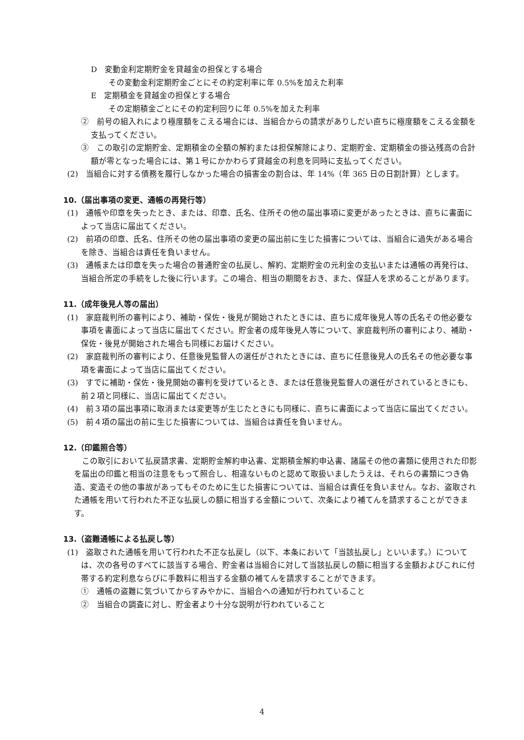D　変動金利定期貯金を貸越金の担保とする場合
その変動金利定期貯金ごとにその約定利率に年 0.5%を加えた利率
E　定期積金を貸越金の担保とする場合
その定期積金ごとにその約定利回りに年 0.5%を加えた利率
②　前号の組入れにより極度額をこえる場合には、当組合からの請求がありしだい直ちに極度額をこえる金額を支払ってください。
③　この取引の定期貯金、定期積金の全額の解約または担保解除により、定期貯金、定期積金の掛込残高の合計額が零となった場合には、第１号にかかわらず貸越金の利息を同時に支払ってください。
(2)　当組合に対する債務を履行しなかった場合の損害金の割合は、年 14%（年 365 日の日割計算）とします。
10.（届出事項の変更、通帳の再発行等）
(1)　通帳や印章を失ったとき、または、印章、氏名、住所その他の届出事項に変更があったときは、直ちに書面によって当店に届出てください。
(2)　前項の印章、氏名、住所その他の届出事項の変更の届出前に生じた損害については、当組合に過失がある場合を除き、当組合は責任を負いません。
(3)　通帳または印章を失った場合の普通貯金の払戻し、解約、定期貯金の元利金の支払いまたは通帳の再発行は、当組合所定の手続をした後に行います。この場合、相当の期間をおき、また、保証人を求めることがあります。
11.（成年後見人等の届出）
(1)　家庭裁判所の審判により、補助・保佐・後見が開始されたときには、直ちに成年後見人等の氏名その他必要な事項を書面によって当店に届出てください。貯金者の成年後見人等について、家庭裁判所の審判により、補助・保佐・後見が開始された場合も同様にお届けください。
(2)　家庭裁判所の審判により、任意後見監督人の選任がされたときには、直ちに任意後見人の氏名その他必要な事項を書面によって当店に届出てください。
(3)　すでに補助・保佐・後見開始の審判を受けているとき、または任意後見監督人の選任がされているときにも、前２項と同様に、当店に届出てください。
(4)　前３項の届出事項に取消または変更等が生じたときにも同様に、直ちに書面によって当店に届出てください。
(5)　前４項の届出の前に生じた損害については、当組合は責任を負いません。
12.（印鑑照合等）
この取引において払戻請求書、定期貯金解約申込書、定期積金解約申込書、諸届その他の書類に使用された印影を届出の印鑑と相当の注意をもって照合し、相違ないものと認めて取扱いましたうえは、それらの書類につき偽造、変造その他の事故があってもそのために生じた損害については、当組合は責任を負いません。なお、盗取された通帳を用いて行われた不正な払戻しの額に相当する金額について、次条により補てんを請求することができます。
13.（盗難通帳による払戻し等）
(1)　盗取された通帳を用いて行われた不正な払戻し（以下、本条において「当該払戻し」といいます。）については、次の各号のすべてに該当する場合、貯金者は当組合に対して当該払戻しの額に相当する金額およびこれに付帯する約定利息ならびに手数料に相当する金額の補てんを請求することができます。
①　通帳の盗難に気づいてからすみやかに、当組合への通知が行われていること
②　当組合の調査に対し、貯金者より十分な説明が行われていること
4